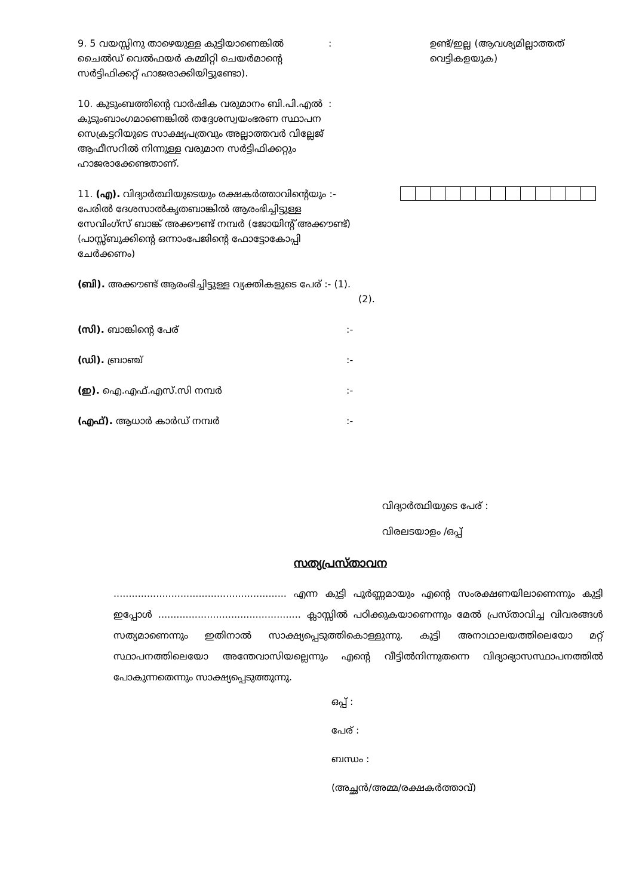9. 5 വയസ്സിനു താഴെയുള്ള കുട്ടിയാണെങ്കിൽ ചൈൽഡ് വെൽഫയർ കമ്മിറ്റി ചെയർമാന്റെ സർട്ടിഫിക്കറ്റ് ഹാജരാക്കിയിട്ടുണ്ടോ).
: ഉണ്ട്/ഇല്ല (ആവശ്യമില്ലാത്തത് വെട്ടികളയുക)
10. കുടുംബത്തിന്റെ വാർഷിക വരുമാനം ബി.പി.എൽ കുടുംബാംഗമാണെങ്കിൽ തദ്ദേശസ്വയംഭരണ സ്ഥാപന സെക്രട്ടറിയുടെ സാക്ഷ്യപത്രവും അല്ലാത്തവർ വില്ലേജ് ആഫീസറിൽ നിന്നുള്ള വരുമാന സർട്ടിഫിക്കറ്റും ഹാജരാക്കേണ്ടതാണ്.
:
11. (എ). വിദ്യാർത്ഥിയുടെയും രക്ഷകർത്താവിന്റെയും :- പേരിൽ ദേശസാൽകൃതബാങ്കിൽ ആരംഭിച്ചിട്ടുള്ള സേവിംഗ്സ് ബാങ്ക് അക്കൗണ്ട് നമ്പർ (ജോയിന്റ് അക്കൗണ്ട്) (പാസ്സ്ബുക്കിന്റെ ഒന്നാംപേജിന്റെ ഫോട്ടോകോപ്പി ചേർക്കണം)
(ബി). അക്കൗണ്ട് ആരംഭിച്ചിട്ടുള്ള വ്യക്തികളുടെ പേര് :- (1).
(2).
(സി). ബാങ്കിന്റെ പേര് :-
(ഡി). ബ്രാഞ്ച് :-
(ഇ). ഐ.എഫ്.എസ്.സി നമ്പർ :-
(എഫ്). ആധാർ കാർഡ് നമ്പർ :-
വിദ്യാർത്ഥിയുടെ പേര് :
വിരലടയാളം /ഒപ്പ്
സത്യപ്രസ്താവന
......................................................... എന്ന കുട്ടി പൂർണ്ണമായും എന്റെ സംരക്ഷണയിലാണെന്നും കുട്ടി ഇപ്പോൾ ............................................... ക്ലാസ്സിൽ പഠിക്കുകയാണെന്നും മേൽ പ്രസ്താവിച്ച വിവരങ്ങൾ സത്യമാണെന്നും ഇതിനാൽ സാക്ഷ്യപ്പെടുത്തികൊള്ളുന്നു. കുട്ടി അനാഥാലയത്തിലെയോ മറ്റ് സ്ഥാപനത്തിലെയോ അന്തേവാസിയല്ലെന്നും എന്റെ വീട്ടിൽനിന്നുതന്നെ വിദ്യാഭ്യാസസ്ഥാപനത്തിൽ പോകുന്നതെന്നും സാക്ഷ്യപ്പെടുത്തുന്നു.
ഒപ്പ് :
പേര് :
ബന്ധം :
(അച്ഛൻ/അമ്മ/രക്ഷകർത്താവ്)